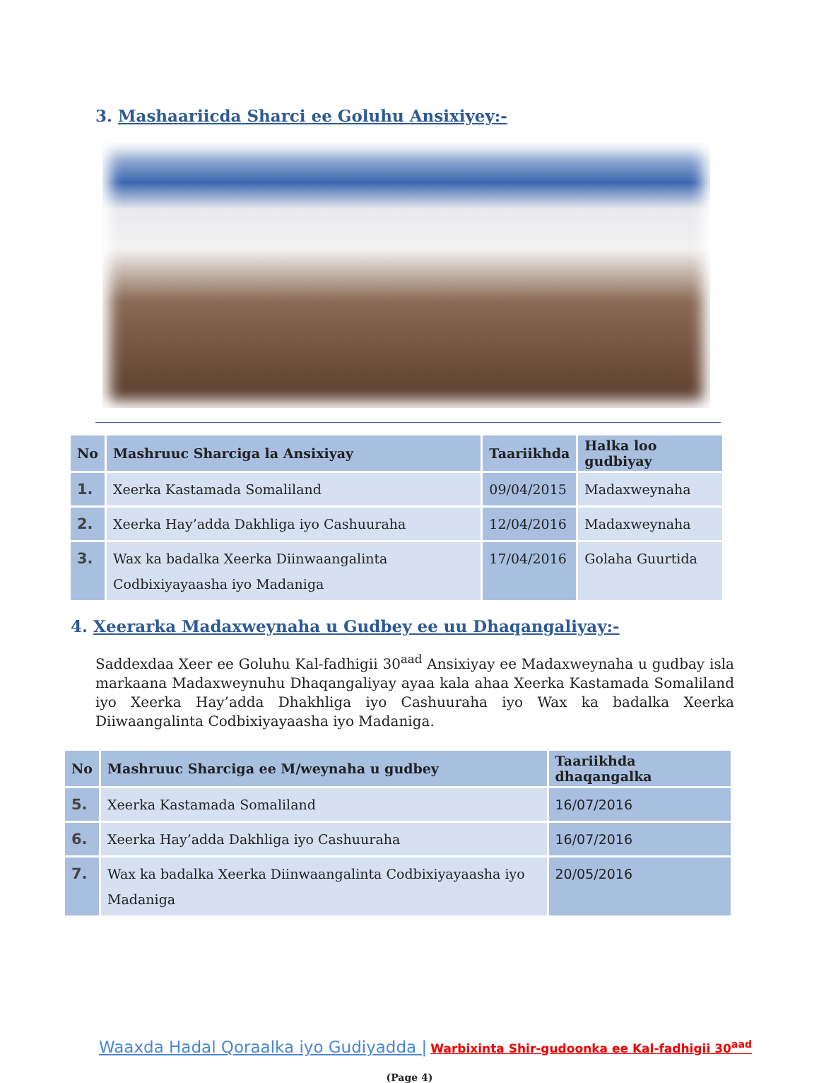3. Mashaariicda Sharci ee Goluhu Ansixiyey:-
| No | Mashruuc Sharciga la Ansixiyay | Taariikhda | Halka loo gudbiyay |
| --- | --- | --- | --- |
| 1. | Xeerka Kastamada Somaliland | 09/04/2015 | Madaxweynaha |
| 2. | Xeerka Hay’adda Dakhliga iyo Cashuuraha | 12/04/2016 | Madaxweynaha |
| 3. | Wax ka badalka Xeerka Diinwaangalinta Codbixiyayaasha iyo Madaniga | 17/04/2016 | Golaha Guurtida |
4. Xeerarka Madaxweynaha u Gudbey ee uu Dhaqangaliyay:-
Saddexdaa Xeer ee Goluhu Kal-fadhigii 30<sup>aad</sup> Ansixiyay ee Madaxweynaha u gudbay isla markaana Madaxweynuhu Dhaqangaliyay ayaa kala ahaa Xeerka Kastamada Somaliland iyo Xeerka Hay’adda Dhakhliga iyo Cashuuraha iyo Wax ka badalka Xeerka Diiwaangalinta Codbixiyayaasha iyo Madaniga.
| No | Mashruuc Sharciga ee M/weynaha u gudbey | Taariikhda dhaqangalka |
| --- | --- | --- |
| 5. | Xeerka Kastamada Somaliland | 16/07/2016 |
| 6. | Xeerka Hay’adda Dakhliga iyo Cashuuraha | 16/07/2016 |
| 7. | Wax ka badalka Xeerka Diinwaangalinta Codbixiyayaasha iyo Madaniga | 20/05/2016 |
Waaxda Hadal Qoraalka iyo Gudiyadda | Warbixinta Shir-gudoonka ee Kal-fadhigii 30<sup>aad</sup>
(Page 4)